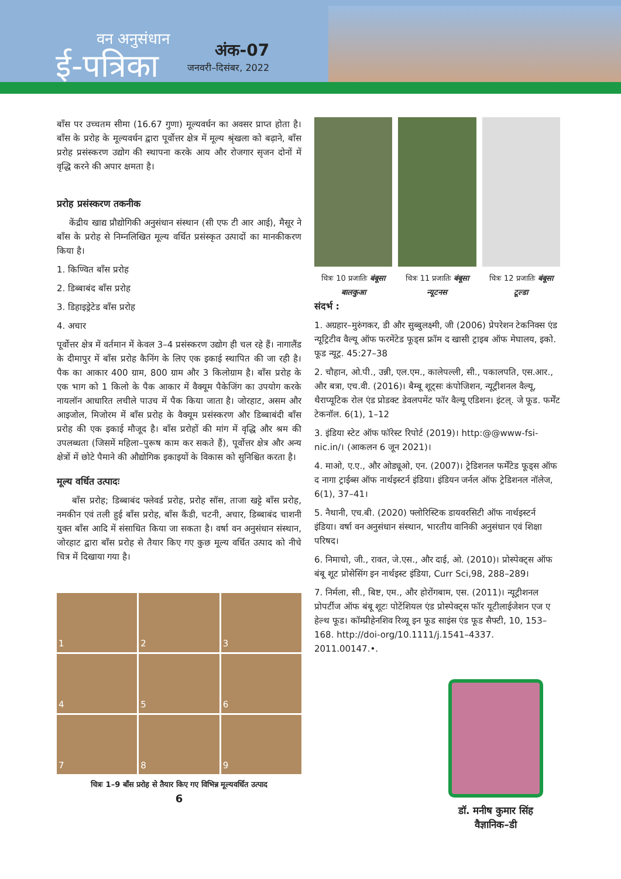वन अनुसंधान
ई-पत्रिका
अंक-07
जनवरी–दिसंबर, 2022
बाँस पर उच्चतम सीमा (16.67 गुणा) मूल्यवर्धन का अवसर प्राप्त होता है। बाँस के प्ररोह के मूल्यवर्धन द्वारा पूर्वोत्तर क्षेत्र में मूल्य श्रृंखला को बढ़ाने, बाँस प्ररोह प्रसंस्करण उद्योग की स्थापना करके आय और रोजगार सृजन दोनों में वृद्धि करने की अपार क्षमता है।
प्ररोह प्रसंस्करण तकनीक
केंद्रीय खाद्य प्रौद्योगिकी अनुसंधान संस्थान (सी एफ टी आर आई), मैसूर ने बाँस के प्ररोह से निम्नलिखित मूल्य वर्धित प्रसंस्कृत उत्पादों का मानकीकरण किया है।
1. किण्वित बाँस प्ररोह
2. डिब्बाबंद बाँस प्ररोह
3. डिहाइड्रेटेड बाँस प्ररोह
4. अचार
पूर्वोत्तर क्षेत्र में वर्तमान में केवल 3–4 प्रसंस्करण उद्योग ही चल रहे हैं। नागालैंड के दीमापुर में बाँस प्ररोह कैनिंग के लिए एक इकाई स्थापित की जा रही है। पैक का आकार 400 ग्राम, 800 ग्राम और 3 किलोग्राम है। बाँस प्ररोह के एक भाग को 1 किलो के पैक आकार में वैक्यूम पैकेजिंग का उपयोग करके नायलॉन आधारित लचीले पाउच में पैक किया जाता है। जोरहाट, असम और आइजोल, मिजोरम में बाँस प्ररोह के वैक्यूम प्रसंस्करण और डिब्बाबंदी बाँस प्ररोह की एक इकाई मौजूद है। बाँस प्ररोहों की मांग में वृद्धि और श्रम की उपलब्धता (जिसमें महिला–पुरूष काम कर सकते हैं), पूर्वोत्तर क्षेत्र और अन्य क्षेत्रों में छोटे पैमाने की औद्योगिक इकाइयों के विकास को सुनिश्चित करता है।
मूल्य वर्धित उत्पादः
बाँस प्ररोह; डिब्बाबंद फ्लेवर्ड प्ररोह, प्ररोह सॉस, ताजा खट्टे बाँस प्ररोह, नमकीन एवं तली हुई बाँस प्ररोह, बाँस कैंडी, चटनी, अचार, डिब्बाबंद चाशनी युक्त बाँस आदि में संसाधित किया जा सकता है। वर्षा वन अनुसंधान संस्थान, जोरहाट द्वारा बाँस प्ररोह से तैयार किए गए कुछ मूल्य वर्धित उत्पाद को नीचे चित्र में दिखाया गया है।
1
2
3
4
5
6
7
8
9
चित्रः 1–9 बाँस प्ररोह से तैयार किए गए विभिन्न मूल्यवर्धित उत्पाद
6
चित्रः 10 प्रजातिः बंबूसा बालकुआ
चित्रः 11 प्रजातिः बंबूसा न्यूटनस
चित्रः 12 प्रजातिः बंबूसा टूल्डा
संदर्भ :
1. अग्रहार–मुरुंगकर, डी और सुब्बुलक्ष्मी, जी (2006) प्रेपरेशन टेकनिक्स एंड न्यूट्रिटीव वैल्यू ऑफ फरमेंटेड फूड्स फ्रॉम द खासी ट्राइब ऑफ मेघालय, इको. फूड न्यूट्र. 45:27–38
2. चौहान, ओ.पी., उन्नी, एल.एम., कालेपल्ली, सी., पकालपति, एस.आर., और बत्रा, एच.वी. (2016)। बैम्बू शूट्सः कंपोजिशन, न्यूट्रीशनल वैल्यू, थैराप्यूटिक रोल एंड प्रोडक्ट डेवलपमेंट फॉर वैल्यू एडिशन। इंटल्. जे फूड. फर्मेंट टेकनॉल. 6(1), 1–12
3. इंडिया स्टेट ऑफ फॉरेस्ट रिपोर्ट (2019)। http:@@www-fsi-nic.in/। (आकलन 6 जून 2021)।
4. माओ, ए.ए., और ओड्यूओ, एन. (2007)। ट्रेडिशनल फर्मेंटेड फूड्स ऑफ द नागा ट्राईब्स ऑफ नार्थइस्टर्न इंडिया। इंडियन जर्नल ऑफ ट्रेडिशनल नॉलेज, 6(1), 37–41।
5. नैथानी, एच.बी. (2020) फ्लोरिस्टिक डायवरसिटी ऑफ नार्थइस्टर्न इंडिया। वर्षा वन अनुसंधान संस्थान, भारतीय वानिकी अनुसंधान एवं शिक्षा परिषद।
6. निमाचो, जी., रावत, जे.एस., और दाई, ओ. (2010)। प्रोस्पेक्ट्स ऑफ बंबू शूट प्रोसेसिंग इन नार्थइस्ट इंडिया, Curr Sci,98, 288–289।
7. निर्मला, सी., बिष्ट, एम., और होरोंगबाम, एस. (2011)। न्यूट्रीशनल प्रोपर्टीज ऑफ बंबू शूटः पोटेंशियल एंड प्रोस्पेक्ट्स फॉर यूटीलाईजेशन एज ए हेल्थ फूड। कॉम्प्रीहेनशिव रिव्यू इन फूड साइंस एंड फूड सैफ्टी, 10, 153–168. http://doi-org/10.1111/j.1541–4337. 2011.00147.•.
डॉ. मनीष कुमार सिंह
वैज्ञानिक–डी